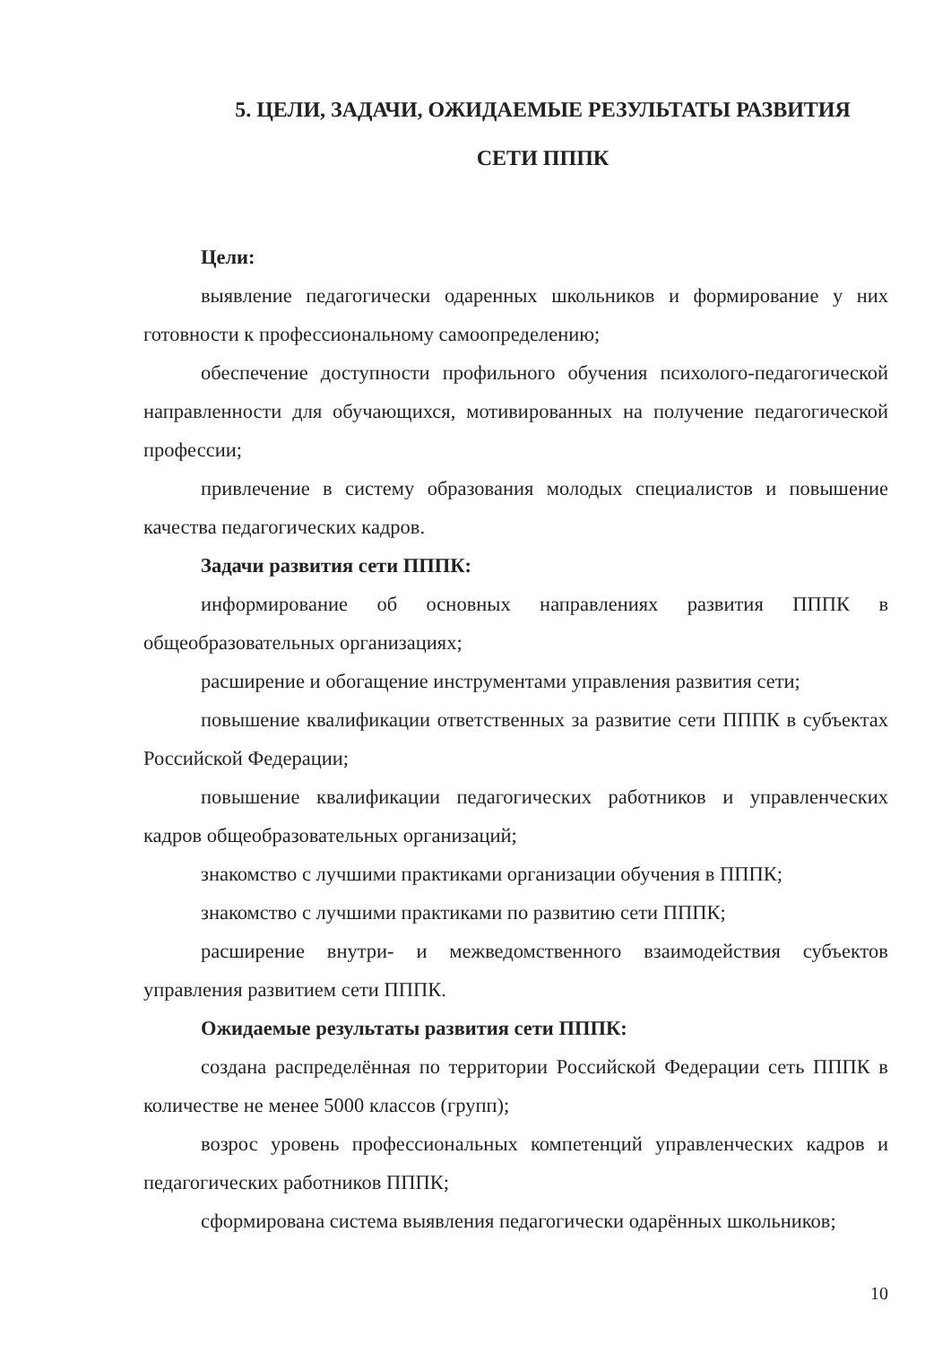5. ЦЕЛИ, ЗАДАЧИ, ОЖИДАЕМЫЕ РЕЗУЛЬТАТЫ РАЗВИТИЯ
СЕТИ ПППК
Цели:
выявление педагогически одаренных школьников и формирование у них готовности к профессиональному самоопределению;
обеспечение доступности профильного обучения психолого-педагогической направленности для обучающихся, мотивированных на получение педагогической профессии;
привлечение в систему образования молодых специалистов и повышение качества педагогических кадров.
Задачи развития сети ПППК:
информирование об основных направлениях развития ПППК в общеобразовательных организациях;
расширение и обогащение инструментами управления развития сети;
повышение квалификации ответственных за развитие сети ПППК в субъектах Российской Федерации;
повышение квалификации педагогических работников и управленческих кадров общеобразовательных организаций;
знакомство с лучшими практиками организации обучения в ПППК;
знакомство с лучшими практиками по развитию сети ПППК;
расширение внутри- и межведомственного взаимодействия субъектов управления развитием сети ПППК.
Ожидаемые результаты развития сети ПППК:
создана распределённая по территории Российской Федерации сеть ПППК в количестве не менее 5000 классов (групп);
возрос уровень профессиональных компетенций управленческих кадров и педагогических работников ПППК;
сформирована система выявления педагогически одарённых школьников;
10